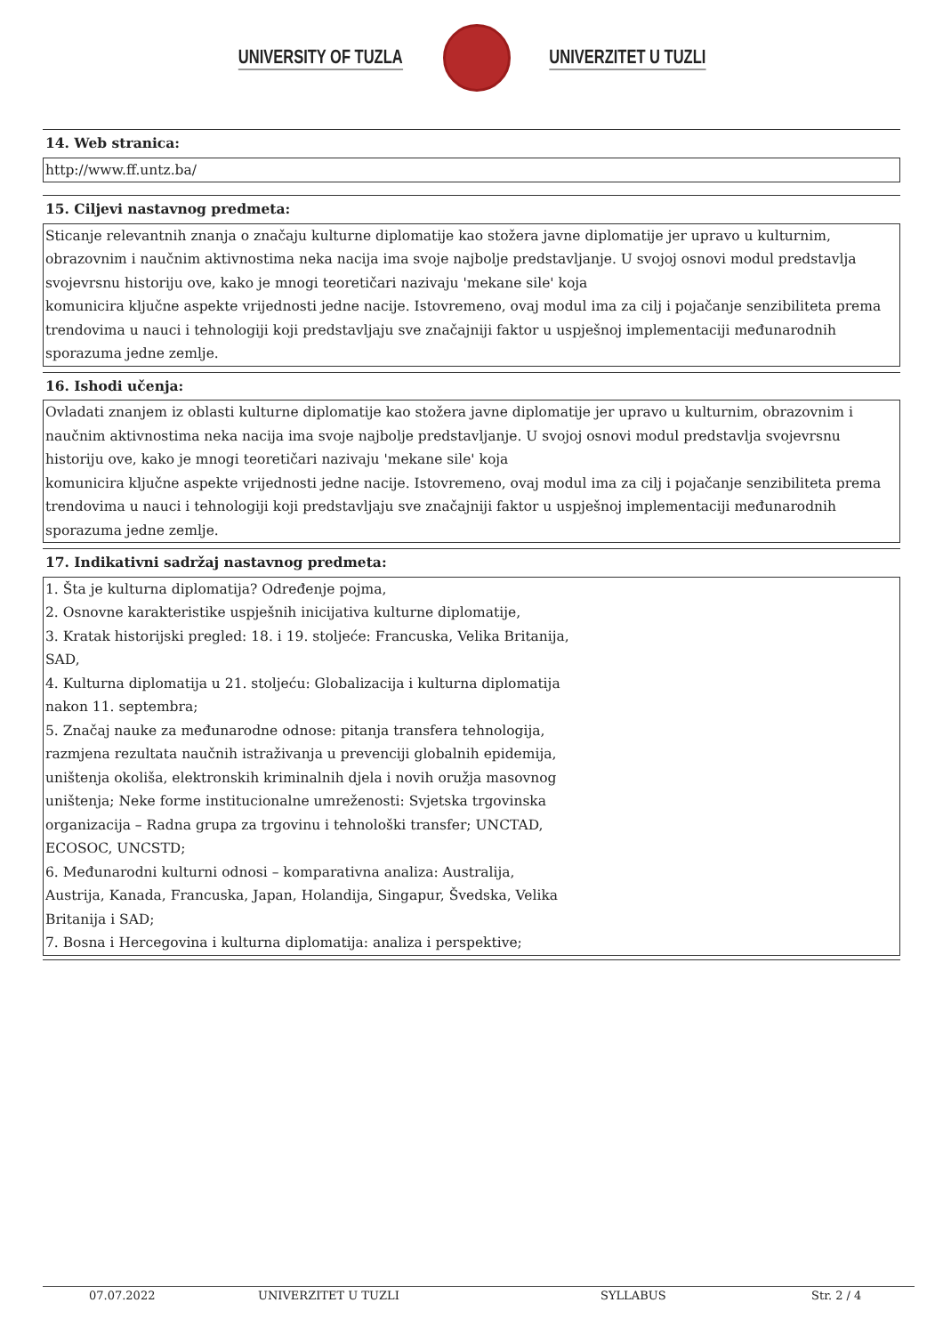UNIVERSITY OF TUZLA UNIVERZITET U TUZLI
14. Web stranica:
http://www.ff.untz.ba/
15. Ciljevi nastavnog predmeta:
Sticanje relevantnih znanja o značaju kulturne diplomatije kao stožera javne diplomatije jer upravo u kulturnim, obrazovnim i naučnim aktivnostima neka nacija ima svoje najbolje predstavljanje. U svojoj osnovi modul predstavlja svojevrsnu historiju ove, kako je mnogi teoretičari nazivaju 'mekane sile' koja
komunicira ključne aspekte vrijednosti jedne nacije. Istovremeno, ovaj modul ima za cilj i pojačanje senzibiliteta prema trendovima u nauci i tehnologiji koji predstavljaju sve značajniji faktor u uspješnoj implementaciji međunarodnih sporazuma jedne zemlje.
16. Ishodi učenja:
Ovladati znanjem iz oblasti kulturne diplomatije kao stožera javne diplomatije jer upravo u kulturnim, obrazovnim i naučnim aktivnostima neka nacija ima svoje najbolje predstavljanje. U svojoj osnovi modul predstavlja svojevrsnu historiju ove, kako je mnogi teoretičari nazivaju 'mekane sile' koja
komunicira ključne aspekte vrijednosti jedne nacije. Istovremeno, ovaj modul ima za cilj i pojačanje senzibiliteta prema trendovima u nauci i tehnologiji koji predstavljaju sve značajniji faktor u uspješnoj implementaciji međunarodnih sporazuma jedne zemlje.
17. Indikativni sadržaj nastavnog predmeta:
1. Šta je kulturna diplomatija? Određenje pojma,
2. Osnovne karakteristike uspješnih inicijativa kulturne diplomatije,
3. Kratak historijski pregled: 18. i 19. stoljeće: Francuska, Velika Britanija,
SAD,
4. Kulturna diplomatija u 21. stoljeću: Globalizacija i kulturna diplomatija
nakon 11. septembra;
5. Značaj nauke za međunarodne odnose: pitanja transfera tehnologija,
razmjena rezultata naučnih istraživanja u prevenciji globalnih epidemija,
uništenja okoliša, elektronskih kriminalnih djela i novih oružja masovnog
uništenja; Neke forme institucionalne umreženosti: Svjetska trgovinska
organizacija – Radna grupa za trgovinu i tehnološki transfer; UNCTAD,
ECOSOC, UNCSTD;
6. Međunarodni kulturni odnosi – komparativna analiza: Australija,
Austrija, Kanada, Francuska, Japan, Holandija, Singapur, Švedska, Velika
Britanija i SAD;
7. Bosna i Hercegovina i kulturna diplomatija: analiza i perspektive;
07.07.2022 UNIVERZITET U TUZLI SYLLABUS Str. 2 / 4